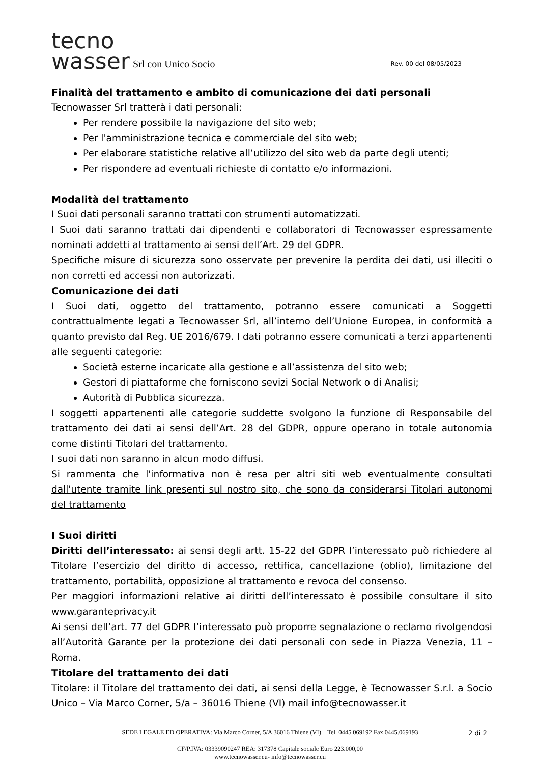tecno
wasser
Srl con Unico Socio Rev. 00 del 08/05/2023
Finalità del trattamento e ambito di comunicazione dei dati personali
Tecnowasser Srl tratterà i dati personali:
Per rendere possibile la navigazione del sito web;
Per l'amministrazione tecnica e commerciale del sito web;
Per elaborare statistiche relative all’utilizzo del sito web da parte degli utenti;
Per rispondere ad eventuali richieste di contatto e/o informazioni.
Modalità del trattamento
I Suoi dati personali saranno trattati con strumenti automatizzati.
I Suoi dati saranno trattati dai dipendenti e collaboratori di Tecnowasser espressamente nominati addetti al trattamento ai sensi dell’Art. 29 del GDPR.
Specifiche misure di sicurezza sono osservate per prevenire la perdita dei dati, usi illeciti o non corretti ed accessi non autorizzati.
Comunicazione dei dati
I Suoi dati, oggetto del trattamento, potranno essere comunicati a Soggetti contrattualmente legati a Tecnowasser Srl, all’interno dell’Unione Europea, in conformità a quanto previsto dal Reg. UE 2016/679. I dati potranno essere comunicati a terzi appartenenti alle seguenti categorie:
Società esterne incaricate alla gestione e all’assistenza del sito web;
Gestori di piattaforme che forniscono sevizi Social Network o di Analisi;
Autorità di Pubblica sicurezza.
I soggetti appartenenti alle categorie suddette svolgono la funzione di Responsabile del trattamento dei dati ai sensi dell’Art. 28 del GDPR, oppure operano in totale autonomia come distinti Titolari del trattamento.
I suoi dati non saranno in alcun modo diffusi.
Si rammenta che l'informativa non è resa per altri siti web eventualmente consultati dall'utente tramite link presenti sul nostro sito, che sono da considerarsi Titolari autonomi del trattamento
I Suoi diritti
Diritti dell’interessato: ai sensi degli artt. 15-22 del GDPR l’interessato può richiedere al Titolare l’esercizio del diritto di accesso, rettifica, cancellazione (oblio), limitazione del trattamento, portabilità, opposizione al trattamento e revoca del consenso.
Per maggiori informazioni relative ai diritti dell’interessato è possibile consultare il sito www.garanteprivacy.it
Ai sensi dell’art. 77 del GDPR l’interessato può proporre segnalazione o reclamo rivolgendosi all’Autorità Garante per la protezione dei dati personali con sede in Piazza Venezia, 11 – Roma.
Titolare del trattamento dei dati
Titolare: il Titolare del trattamento dei dati, ai sensi della Legge, è Tecnowasser S.r.l. a Socio Unico – Via Marco Corner, 5/a – 36016 Thiene (VI) mail info@tecnowasser.it
SEDE LEGALE ED OPERATIVA: Via Marco Corner, 5/A 36016 Thiene (VI) Tel. 0445 069192 Fax 0445.069193
CF/P.IVA: 03339090247 REA: 317378 Capitale sociale Euro 223.000,00
www.tecnowasser.eu- info@tecnowasser.eu
2 di 2